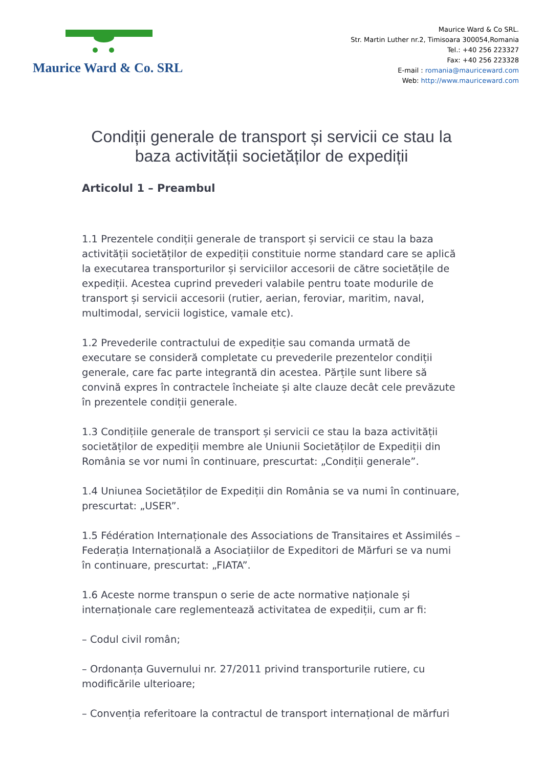Maurice Ward & Co. SRL
Maurice Ward & Co SRL.
Str. Martin Luther nr.2, Timisoara 300054,Romania
Tel.: +40 256 223327
Fax: +40 256 223328
E-mail : romania@mauriceward.com
Web: http://www.mauriceward.com
Condiții generale de transport și servicii ce stau la baza activității societăților de expediții
Articolul 1 – Preambul
1.1 Prezentele condiții generale de transport și servicii ce stau la baza activității societăților de expediții constituie norme standard care se aplică la executarea transporturilor și serviciilor accesorii de către societățile de expediții. Acestea cuprind prevederi valabile pentru toate modurile de transport și servicii accesorii (rutier, aerian, feroviar, maritim, naval, multimodal, servicii logistice, vamale etc).
1.2 Prevederile contractului de expediție sau comanda urmată de executare se consideră completate cu prevederile prezentelor condiții generale, care fac parte integrantă din acestea. Părțile sunt libere să convină expres în contractele încheiate și alte clauze decât cele prevăzute în prezentele condiții generale.
1.3 Condițiile generale de transport și servicii ce stau la baza activității societăților de expediții membre ale Uniunii Societăților de Expediții din România se vor numi în continuare, prescurtat: „Condiții generale”.
1.4 Uniunea Societăților de Expediții din România se va numi în continuare, prescurtat: „USER”.
1.5 Fédération Internaționale des Associations de Transitaires et Assimilés – Federația Internațională a Asociațiilor de Expeditori de Mărfuri se va numi în continuare, prescurtat: „FIATA”.
1.6 Aceste norme transpun o serie de acte normative naționale și internaționale care reglementează activitatea de expediții, cum ar fi:
– Codul civil român;
– Ordonanța Guvernului nr. 27/2011 privind transporturile rutiere, cu modificările ulterioare;
– Convenția referitoare la contractul de transport internațional de mărfuri